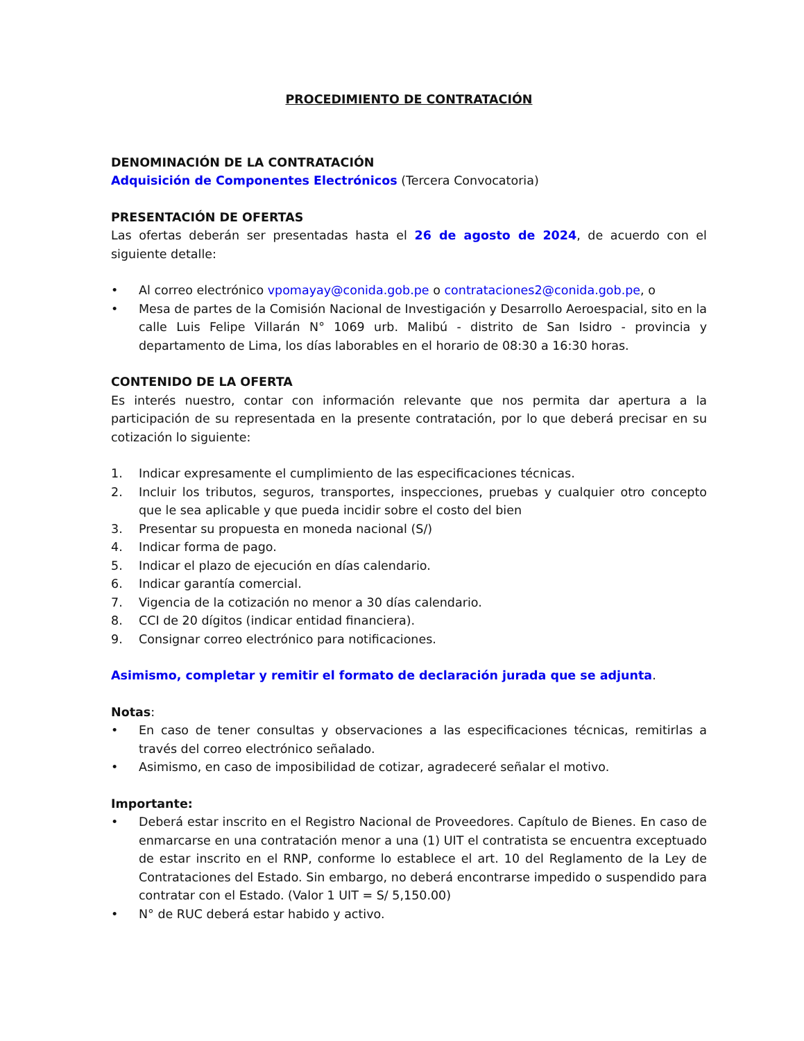PROCEDIMIENTO DE CONTRATACIÓN
DENOMINACIÓN DE LA CONTRATACIÓN
Adquisición de Componentes Electrónicos (Tercera Convocatoria)
PRESENTACIÓN DE OFERTAS
Las ofertas deberán ser presentadas hasta el 26 de agosto de 2024, de acuerdo con el siguiente detalle:
• Al correo electrónico vpomayay@conida.gob.pe o contrataciones2@conida.gob.pe, o
• Mesa de partes de la Comisión Nacional de Investigación y Desarrollo Aeroespacial, sito en la calle Luis Felipe Villarán N° 1069 urb. Malibú - distrito de San Isidro - provincia y departamento de Lima, los días laborables en el horario de 08:30 a 16:30 horas.
CONTENIDO DE LA OFERTA
Es interés nuestro, contar con información relevante que nos permita dar apertura a la participación de su representada en la presente contratación, por lo que deberá precisar en su cotización lo siguiente:
1. Indicar expresamente el cumplimiento de las especificaciones técnicas.
2. Incluir los tributos, seguros, transportes, inspecciones, pruebas y cualquier otro concepto que le sea aplicable y que pueda incidir sobre el costo del bien
3. Presentar su propuesta en moneda nacional (S/)
4. Indicar forma de pago.
5. Indicar el plazo de ejecución en días calendario.
6. Indicar garantía comercial.
7. Vigencia de la cotización no menor a 30 días calendario.
8. CCI de 20 dígitos (indicar entidad financiera).
9. Consignar correo electrónico para notificaciones.
Asimismo, completar y remitir el formato de declaración jurada que se adjunta.
Notas:
• En caso de tener consultas y observaciones a las especificaciones técnicas, remitirlas a través del correo electrónico señalado.
• Asimismo, en caso de imposibilidad de cotizar, agradeceré señalar el motivo.
Importante:
• Deberá estar inscrito en el Registro Nacional de Proveedores. Capítulo de Bienes. En caso de enmarcarse en una contratación menor a una (1) UIT el contratista se encuentra exceptuado de estar inscrito en el RNP, conforme lo establece el art. 10 del Reglamento de la Ley de Contrataciones del Estado. Sin embargo, no deberá encontrarse impedido o suspendido para contratar con el Estado. (Valor 1 UIT = S/ 5,150.00)
• N° de RUC deberá estar habido y activo.